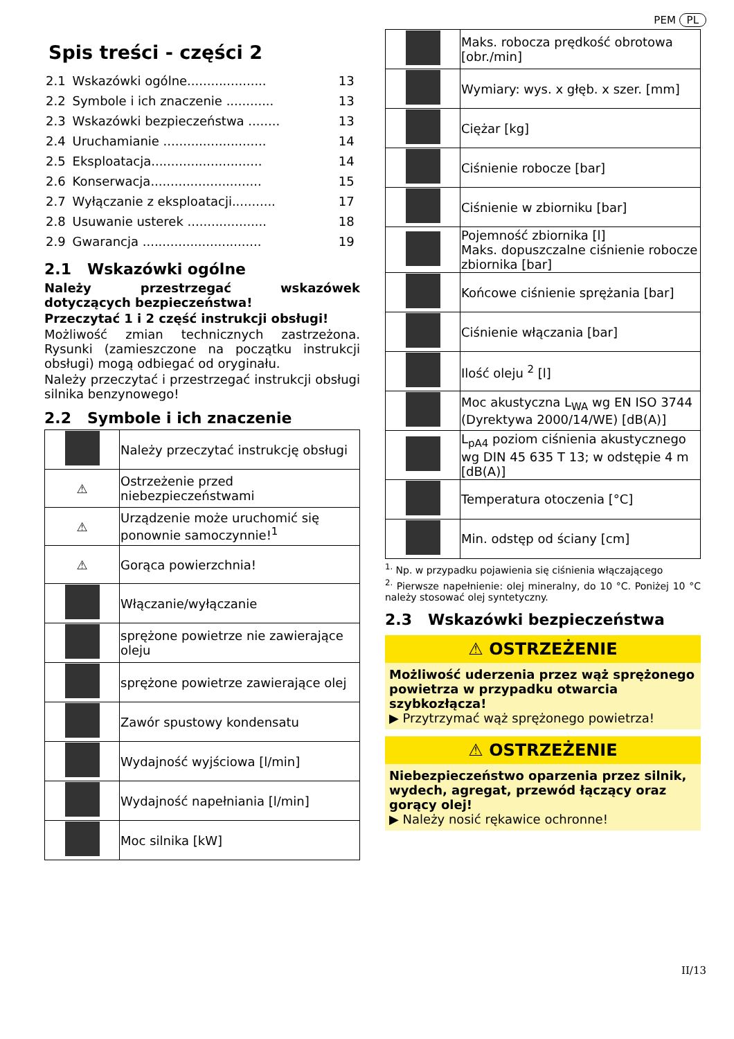PEM PL
Spis treści - części 2
| 2.1 | Wskazówki ogólne.................... | 13 |
| 2.2 | Symbole i ich znaczenie ............ | 13 |
| 2.3 | Wskazówki bezpieczeństwa ........ | 13 |
| 2.4 | Uruchamianie .......................... | 14 |
| 2.5 | Eksploatacja............................ | 14 |
| 2.6 | Konserwacja............................ | 15 |
| 2.7 | Wyłączanie z eksploatacji........... | 17 |
| 2.8 | Usuwanie usterek .................... | 18 |
| 2.9 | Gwarancja .............................. | 19 |
2.1 Wskazówki ogólne
Należy przestrzegać wskazówek dotyczących bezpieczeństwa!
Przeczytać 1 i 2 część instrukcji obsługi!
Możliwość zmian technicznych zastrzeżona. Rysunki (zamieszczone na początku instrukcji obsługi) mogą odbiegać od oryginału.
Należy przeczytać i przestrzegać instrukcji obsługi silnika benzynowego!
2.2 Symbole i ich znaczenie
| | Należy przeczytać instrukcję obsługi |
| ⚠ | Ostrzeżenie przed niebezpieczeństwami |
| ⚠ | Urządzenie może uruchomić się ponownie samoczynnie!<sup>1</sup> |
| ⚠ | Gorąca powierzchnia! |
| | Włączanie/wyłączanie |
| | sprężone powietrze nie zawierające oleju |
| | sprężone powietrze zawierające olej |
| | Zawór spustowy kondensatu |
| | Wydajność wyjściowa [l/min] |
| | Wydajność napełniania [l/min] |
| | Moc silnika [kW] |
| | Maks. robocza prędkość obrotowa [obr./min] |
| | Wymiary: wys. x głęb. x szer. [mm] |
| | Ciężar [kg] |
| | Ciśnienie robocze [bar] |
| | Ciśnienie w zbiorniku [bar] |
| | Pojemność zbiornika [l] Maks. dopuszczalne ciśnienie robocze zbiornika [bar] |
| | Końcowe ciśnienie sprężania [bar] |
| | Ciśnienie włączania [bar] |
| | Ilość oleju <sup>2</sup> [l] |
| | Moc akustyczna L<sub>WA</sub> wg EN ISO 3744 (Dyrektywa 2000/14/WE) [dB(A)] |
| | L<sub>pA4</sub> poziom ciśnienia akustycznego wg DIN 45 635 T 13; w odstępie 4 m [dB(A)] |
| | Temperatura otoczenia [°C] |
| | Min. odstęp od ściany [cm] |
<sup>1.</sup> Np. w przypadku pojawienia się ciśnienia włączającego
<sup>2.</sup> Pierwsze napełnienie: olej mineralny, do 10 °C. Poniżej 10 °C należy stosować olej syntetyczny.
2.3 Wskazówki bezpieczeństwa
⚠ OSTRZEŻENIE
Możliwość uderzenia przez wąż sprężonego powietrza w przypadku otwarcia szybkozłącza!
▶ Przytrzymać wąż sprężonego powietrza!
⚠ OSTRZEŻENIE
Niebezpieczeństwo oparzenia przez silnik, wydech, agregat, przewód łączący oraz gorący olej!
▶ Należy nosić rękawice ochronne!
II/13